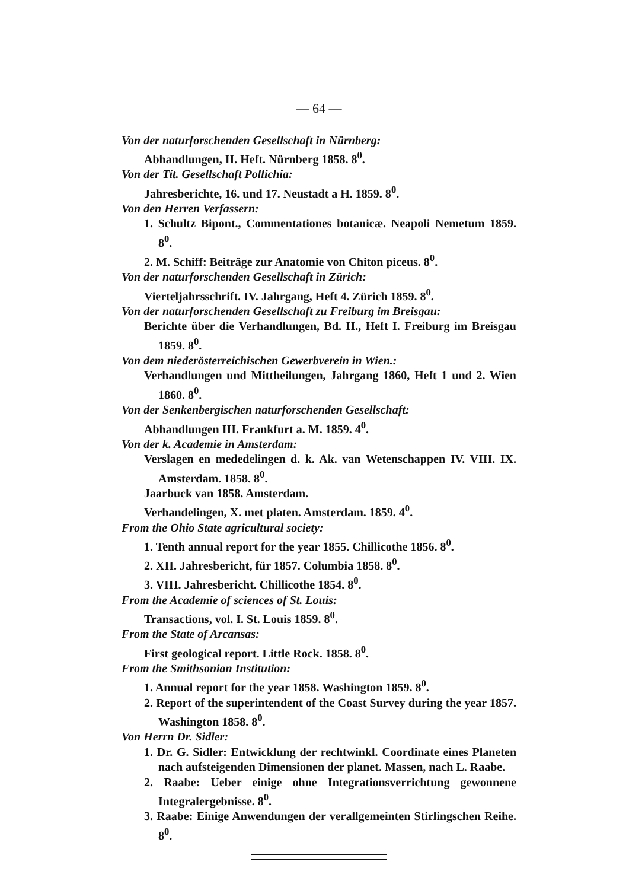— 64 —
Von der naturforschenden Gesellschaft in Nürnberg:
Abhandlungen, II. Heft. Nürnberg 1858. 8<sup>0</sup>.
Von der Tit. Gesellschaft Pollichia:
Jahresberichte, 16. und 17. Neustadt a H. 1859. 8<sup>0</sup>.
Von den Herren Verfassern:
1. Schultz Bipont., Commentationes botanicæ. Neapoli Nemetum 1859. 8<sup>0</sup>.
2. M. Schiff: Beiträge zur Anatomie von Chiton piceus. 8<sup>0</sup>.
Von der naturforschenden Gesellschaft in Zürich:
Vierteljahrsschrift. IV. Jahrgang, Heft 4. Zürich 1859. 8<sup>0</sup>.
Von der naturforschenden Gesellschaft zu Freiburg im Breisgau:
Berichte über die Verhandlungen, Bd. II., Heft I. Freiburg im Breisgau 1859. 8<sup>0</sup>.
Von dem niederösterreichischen Gewerbverein in Wien.:
Verhandlungen und Mittheilungen, Jahrgang 1860, Heft 1 und 2. Wien 1860. 8<sup>0</sup>.
Von der Senkenbergischen naturforschenden Gesellschaft:
Abhandlungen III. Frankfurt a. M. 1859. 4<sup>0</sup>.
Von der k. Academie in Amsterdam:
Verslagen en mededelingen d. k. Ak. van Wetenschappen IV. VIII. IX. Amsterdam. 1858. 8<sup>0</sup>.
Jaarbuck van 1858. Amsterdam.
Verhandelingen, X. met platen. Amsterdam. 1859. 4<sup>0</sup>.
From the Ohio State agricultural society:
1. Tenth annual report for the year 1855. Chillicothe 1856. 8<sup>0</sup>.
2. XII. Jahresbericht, für 1857. Columbia 1858. 8<sup>0</sup>.
3. VIII. Jahresbericht. Chillicothe 1854. 8<sup>0</sup>.
From the Academie of sciences of St. Louis:
Transactions, vol. I. St. Louis 1859. 8<sup>0</sup>.
From the State of Arcansas:
First geological report. Little Rock. 1858. 8<sup>0</sup>.
From the Smithsonian Institution:
1. Annual report for the year 1858. Washington 1859. 8<sup>0</sup>.
2. Report of the superintendent of the Coast Survey during the year 1857. Washington 1858. 8<sup>0</sup>.
Von Herrn Dr. Sidler:
1. Dr. G. Sidler: Entwicklung der rechtwinkl. Coordinate eines Planeten nach aufsteigenden Dimensionen der planet. Massen, nach L. Raabe.
2. Raabe: Ueber einige ohne Integrationsverrichtung gewonnene Integralergebnisse. 8<sup>0</sup>.
3. Raabe: Einige Anwendungen der verallgemeinten Stirlingschen Reihe. 8<sup>0</sup>.